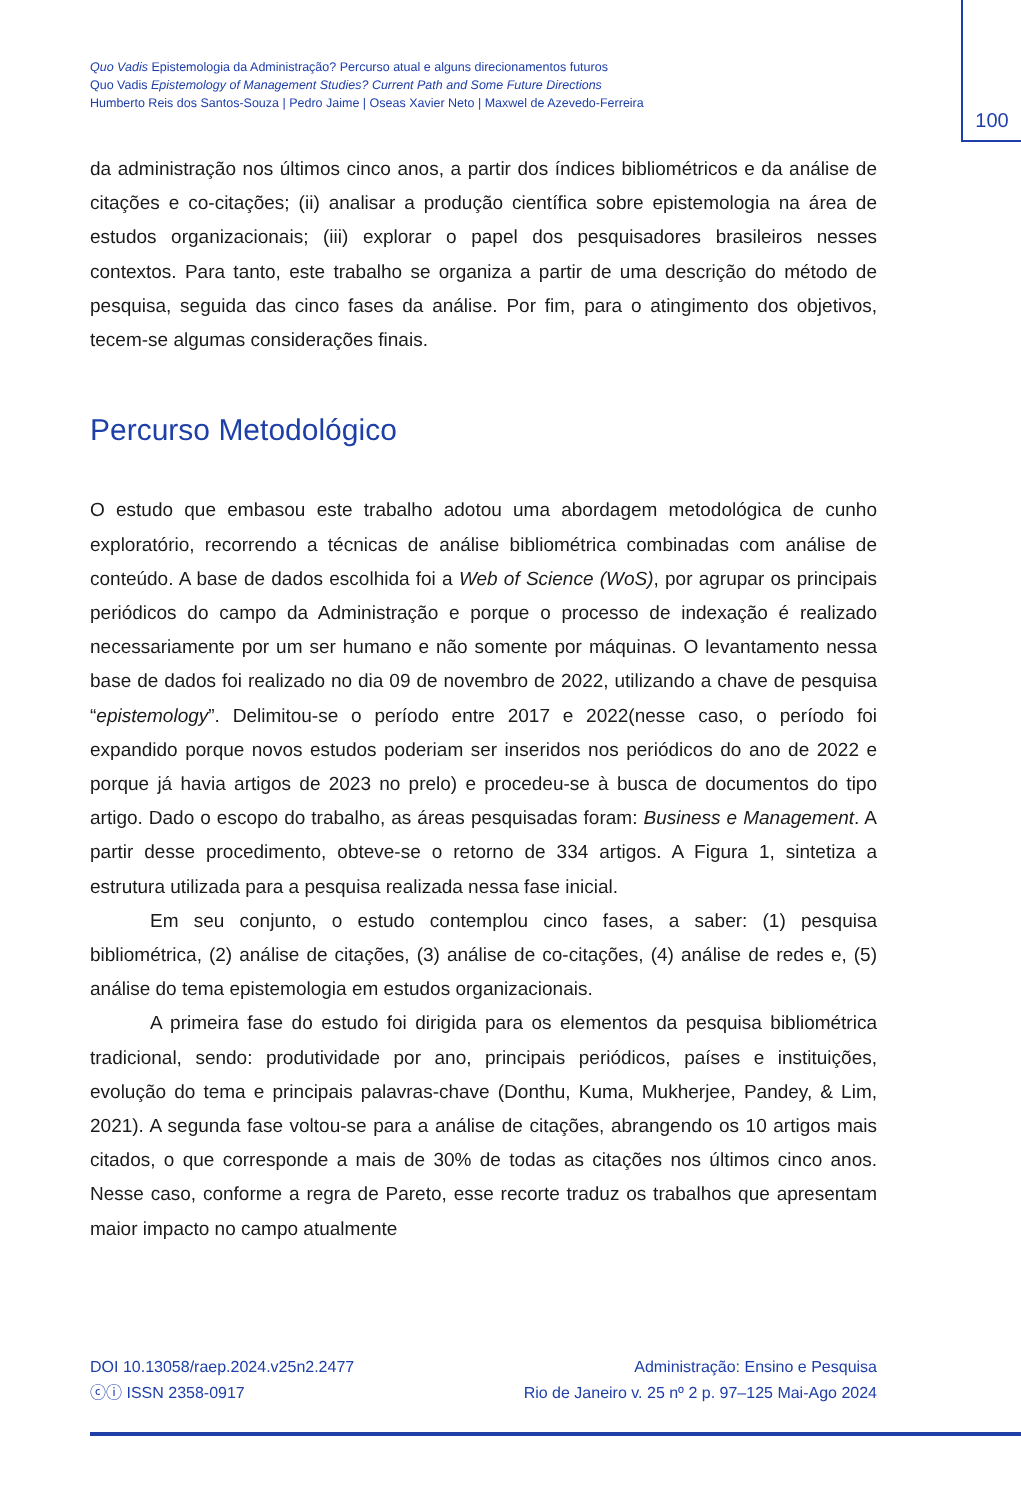Quo Vadis Epistemologia da Administração? Percurso atual e alguns direcionamentos futuros
Quo Vadis Epistemology of Management Studies? Current Path and Some Future Directions
Humberto Reis dos Santos-Souza | Pedro Jaime | Oseas Xavier Neto | Maxwel de Azevedo-Ferreira
100
da administração nos últimos cinco anos, a partir dos índices bibliométricos e da análise de citações e co-citações; (ii) analisar a produção científica sobre epistemologia na área de estudos organizacionais; (iii) explorar o papel dos pesquisadores brasileiros nesses contextos. Para tanto, este trabalho se organiza a partir de uma descrição do método de pesquisa, seguida das cinco fases da análise. Por fim, para o atingimento dos objetivos, tecem-se algumas considerações finais.
Percurso Metodológico
O estudo que embasou este trabalho adotou uma abordagem metodológica de cunho exploratório, recorrendo a técnicas de análise bibliométrica combinadas com análise de conteúdo. A base de dados escolhida foi a Web of Science (WoS), por agrupar os principais periódicos do campo da Administração e porque o processo de indexação é realizado necessariamente por um ser humano e não somente por máquinas. O levantamento nessa base de dados foi realizado no dia 09 de novembro de 2022, utilizando a chave de pesquisa “epistemology”. Delimitou-se o período entre 2017 e 2022(nesse caso, o período foi expandido porque novos estudos poderiam ser inseridos nos periódicos do ano de 2022 e porque já havia artigos de 2023 no prelo) e procedeu-se à busca de documentos do tipo artigo. Dado o escopo do trabalho, as áreas pesquisadas foram: Business e Management. A partir desse procedimento, obteve-se o retorno de 334 artigos. A Figura 1, sintetiza a estrutura utilizada para a pesquisa realizada nessa fase inicial.
Em seu conjunto, o estudo contemplou cinco fases, a saber: (1) pesquisa bibliométrica, (2) análise de citações, (3) análise de co-citações, (4) análise de redes e, (5) análise do tema epistemologia em estudos organizacionais.
A primeira fase do estudo foi dirigida para os elementos da pesquisa bibliométrica tradicional, sendo: produtividade por ano, principais periódicos, países e instituições, evolução do tema e principais palavras-chave (Donthu, Kuma, Mukherjee, Pandey, & Lim, 2021). A segunda fase voltou-se para a análise de citações, abrangendo os 10 artigos mais citados, o que corresponde a mais de 30% de todas as citações nos últimos cinco anos. Nesse caso, conforme a regra de Pareto, esse recorte traduz os trabalhos que apresentam maior impacto no campo atualmente
DOI 10.13058/raep.2024.v25n2.2477
ⓒⓘ ISSN 2358-0917
Administração: Ensino e Pesquisa
Rio de Janeiro v. 25 nº 2 p. 97–125 Mai-Ago 2024